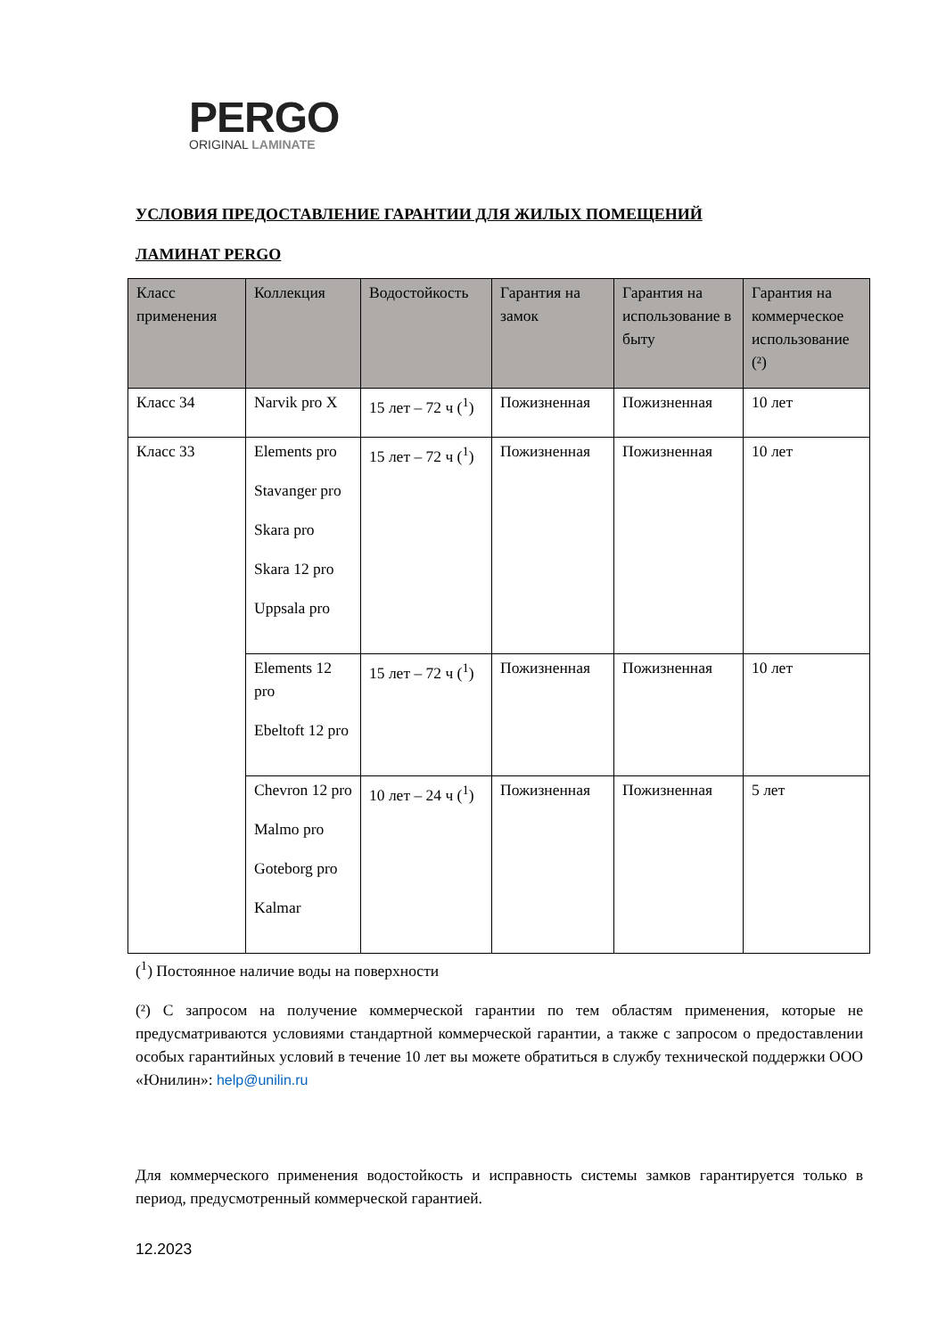PERGO
ORIGINAL LAMINATE
УСЛОВИЯ ПРЕДОСТАВЛЕНИЕ ГАРАНТИИ ДЛЯ ЖИЛЫХ ПОМЕЩЕНИЙ
ЛАМИНАТ PERGO
| Класс применения | Коллекция | Водостойкость | Гарантия на замок | Гарантия на использование в быту | Гарантия на коммерческое использование (²) |
| --- | --- | --- | --- | --- | --- |
| Класс 34 | Narvik pro X | 15 лет – 72 ч (<sup>1</sup>) | Пожизненная | Пожизненная | 10 лет |
| Класс 33 | Elements pro Stavanger pro Skara pro Skara 12 pro Uppsala pro | 15 лет – 72 ч (<sup>1</sup>) | Пожизненная | Пожизненная | 10 лет |
| | Elements 12 pro Ebeltoft 12 pro | 15 лет – 72 ч (<sup>1</sup>) | Пожизненная | Пожизненная | 10 лет |
| | Chevron 12 pro Malmo pro Goteborg pro Kalmar | 10 лет – 24 ч (<sup>1</sup>) | Пожизненная | Пожизненная | 5 лет |
(<sup>1</sup>) Постоянное наличие воды на поверхности
(²) С запросом на получение коммерческой гарантии по тем областям применения, которые не предусматриваются условиями стандартной коммерческой гарантии, а также с запросом о предоставлении особых гарантийных условий в течение 10 лет вы можете обратиться в службу технической поддержки ООО «Юнилин»: help@unilin.ru
Для коммерческого применения водостойкость и исправность системы замков гарантируется только в период, предусмотренный коммерческой гарантией.
12.2023